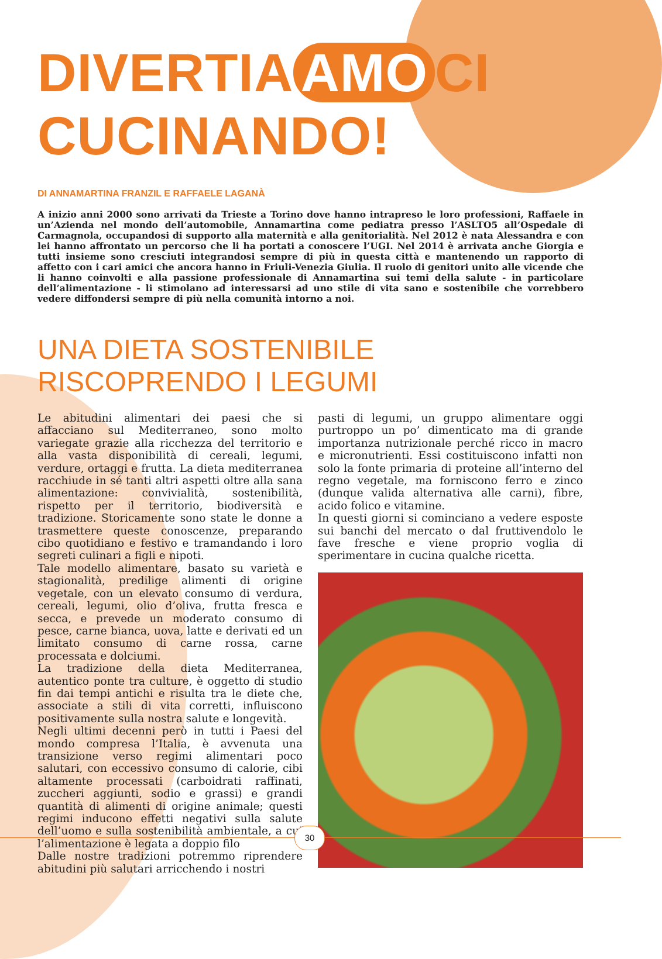DIVERTIA AMO CI
CUCINANDO!
DI ANNAMARTINA FRANZIL E RAFFAELE LAGANÀ
A inizio anni 2000 sono arrivati da Trieste a Torino dove hanno intrapreso le loro professioni, Raffaele in un’Azienda nel mondo dell’automobile, Annamartina come pediatra presso l’ASLTO5 all’Ospedale di Carmagnola, occupandosi di supporto alla maternità e alla genitorialità. Nel 2012 è nata Alessandra e con lei hanno affrontato un percorso che li ha portati a conoscere l’UGI. Nel 2014 è arrivata anche Giorgia e tutti insieme sono cresciuti integrandosi sempre di più in questa città e mantenendo un rapporto di affetto con i cari amici che ancora hanno in Friuli-Venezia Giulia. Il ruolo di genitori unito alle vicende che li hanno coinvolti e alla passione professionale di Annamartina sui temi della salute - in particolare dell’alimentazione - li stimolano ad interessarsi ad uno stile di vita sano e sostenibile che vorrebbero vedere diffondersi sempre di più nella comunità intorno a noi.
UNA DIETA SOSTENIBILE RISCOPRENDO I LEGUMI
Le abitudini alimentari dei paesi che si affacciano sul Mediterraneo, sono molto variegate grazie alla ricchezza del territorio e alla vasta disponibilità di cereali, legumi, verdure, ortaggi e frutta. La dieta mediterranea racchiude in sé tanti altri aspetti oltre alla sana alimentazione: convivialità, sostenibilità, rispetto per il territorio, biodiversità e tradizione. Storicamente sono state le donne a trasmettere queste conoscenze, preparando cibo quotidiano e festivo e tramandando i loro segreti culinari a figli e nipoti.
Tale modello alimentare, basato su varietà e stagionalità, predilige alimenti di origine vegetale, con un elevato consumo di verdura, cereali, legumi, olio d’oliva, frutta fresca e secca, e prevede un moderato consumo di pesce, carne bianca, uova, latte e derivati ed un limitato consumo di carne rossa, carne processata e dolciumi.
La tradizione della dieta Mediterranea, autentico ponte tra culture, è oggetto di studio fin dai tempi antichi e risulta tra le diete che, associate a stili di vita corretti, influiscono positivamente sulla nostra salute e longevità.
Negli ultimi decenni però in tutti i Paesi del mondo compresa l’Italia, è avvenuta una transizione verso regimi alimentari poco salutari, con eccessivo consumo di calorie, cibi altamente processati (carboidrati raffinati, zuccheri aggiunti, sodio e grassi) e grandi quantità di alimenti di origine animale; questi regimi inducono effetti negativi sulla salute dell’uomo e sulla sostenibilità ambientale, a cui l’alimentazione è legata a doppio filo
Dalle nostre tradizioni potremmo riprendere abitudini più salutari arricchendo i nostri
pasti di legumi, un gruppo alimentare oggi purtroppo un po’ dimenticato ma di grande importanza nutrizionale perché ricco in macro e micronutrienti. Essi costituiscono infatti non solo la fonte primaria di proteine all’interno del regno vegetale, ma forniscono ferro e zinco (dunque valida alternativa alle carni), fibre, acido folico e vitamine.
In questi giorni si cominciano a vedere esposte sui banchi del mercato o dal fruttivendolo le fave fresche e viene proprio voglia di sperimentare in cucina qualche ricetta.
30